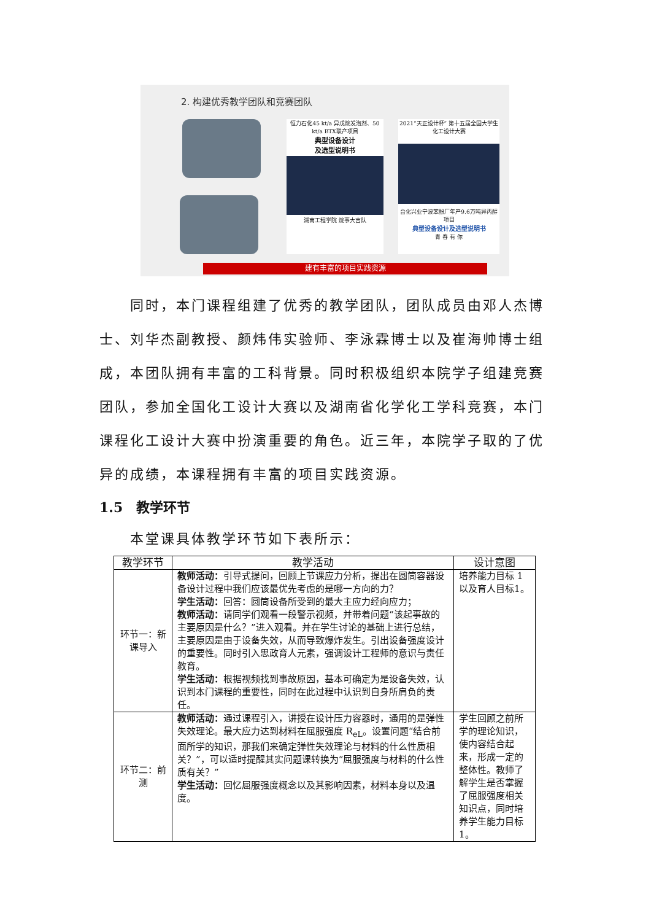2. 构建优秀教学团队和竞赛团队
恒力石化45 kt/a 异戊烷发泡剂、50 kt/a BTX联产项目
典型设备设计
及选型说明书
湖南工程学院 烷事大吉队
2021“天正设计杯” 第十五届全国大学生化工设计大赛
台化兴业宁波苯酚厂年产9.6万吨异丙醇项目
典型设备设计及选型说明书
青 春 有 你
建有丰富的项目实践资源
同时，本门课程组建了优秀的教学团队，团队成员由邓人杰博士、刘华杰副教授、颜炜伟实验师、李泳霖博士以及崔海帅博士组成，本团队拥有丰富的工科背景。同时积极组织本院学子组建竞赛团队，参加全国化工设计大赛以及湖南省化学化工学科竞赛，本门课程化工设计大赛中扮演重要的角色。近三年，本院学子取的了优异的成绩，本课程拥有丰富的项目实践资源。
1.5　教学环节
本堂课具体教学环节如下表所示：
| 教学环节 | 教学活动 | 设计意图 |
| --- | --- | --- |
| 环节一：新课导入 | 教师活动： 引导式提问，回顾上节课应力分析，提出在圆筒容器设备设计过程中我们应该最优先考虑的是哪一方向的力？ 学生活动： 回答：圆筒设备所受到的最大主应力经向应力； 教师活动： 请同学们观看一段警示视频，并带着问题“该起事故的主要原因是什么？”进入观看。并在学生讨论的基础上进行总结，主要原因是由于设备失效，从而导致爆炸发生。引出设备强度设计的重要性。同时引入思政育人元素，强调设计工程师的意识与责任教育。 学生活动： 根据视频找到事故原因，基本可确定为是设备失效，认识到本门课程的重要性，同时在此过程中认识到自身所肩负的责任。 | 培养能力目标 1以及育人目标1。 |
| 环节二：前测 | 教师活动： 通过课程引入，讲授在设计压力容器时，通用的是弹性失效理论。最大应力达到材料在屈服强度 R<sub>eL</sub>。设置问题“结合前面所学的知识，那我们来确定弹性失效理论与材料的什么性质相关？”，可以适时提醒其实问题课转换为“屈服强度与材料的什么性质有关？” 学生活动： 回忆屈服强度概念以及其影响因素，材料本身以及温度。 | 学生回顾之前所学的理论知识，使内容结合起来，形成一定的整体性。教师了解学生是否掌握了屈服强度相关知识点，同时培养学生能力目标1。 |